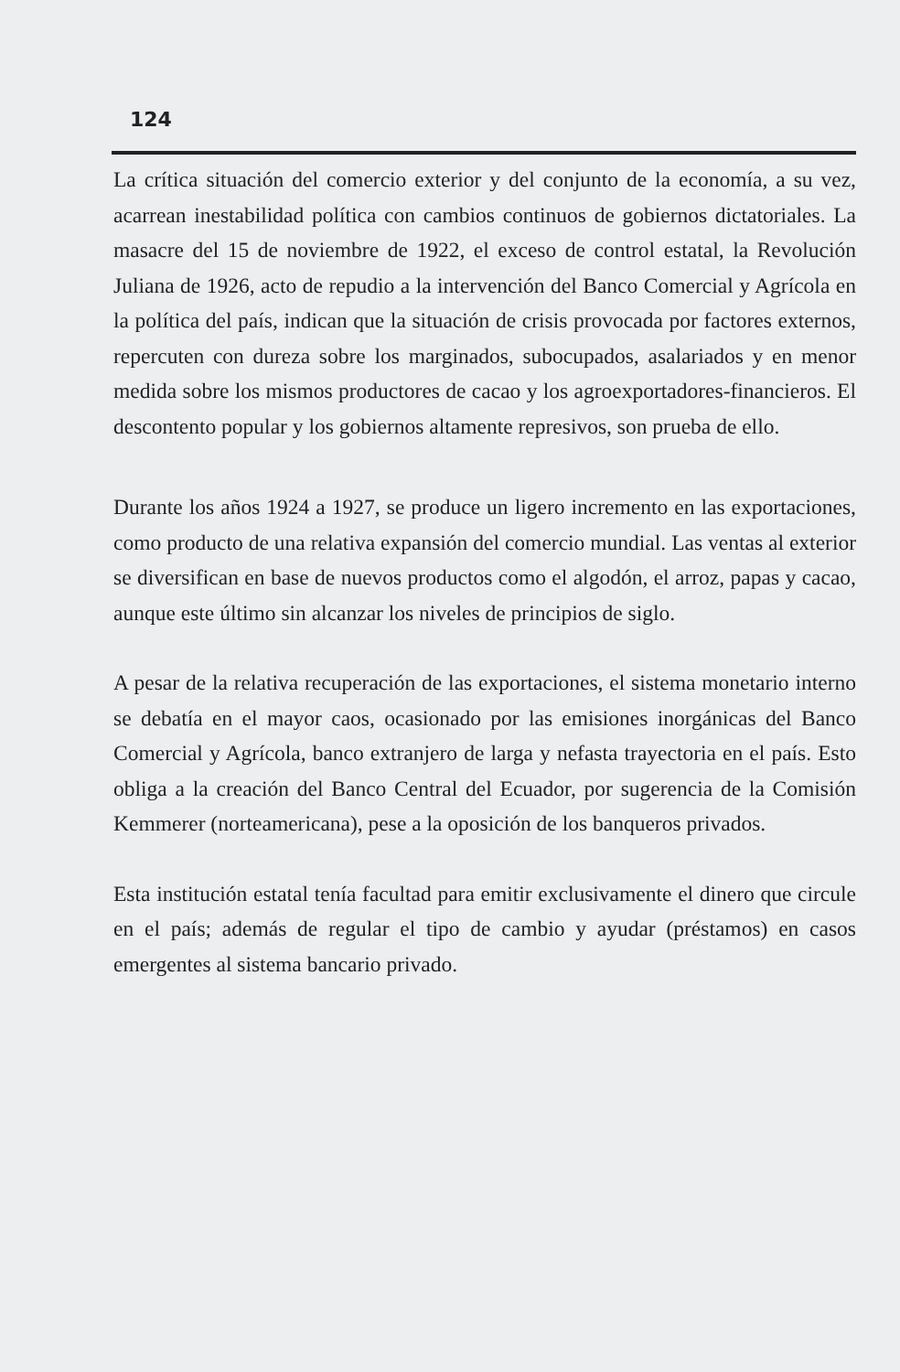124
La crítica situación del comercio exterior y del conjunto de la economía, a su vez, acarrean inestabilidad política con cambios continuos de gobiernos dictatoriales. La masacre del 15 de noviembre de 1922, el exceso de control estatal, la Revolución Juliana de 1926, acto de repudio a la intervención del Banco Comercial y Agrícola en la política del país, indican que la situación de crisis provocada por factores externos, repercuten con dureza sobre los marginados, subocupados, asalariados y en menor medida sobre los mismos productores de cacao y los agroexportadores-financieros. El descontento popular y los gobiernos altamente represivos, son prueba de ello.
Durante los años 1924 a 1927, se produce un ligero incremento en las exportaciones, como producto de una relativa expansión del comercio mundial. Las ventas al exterior se diversifican en base de nuevos productos como el algodón, el arroz, papas y cacao, aunque este último sin alcanzar los niveles de principios de siglo.
A pesar de la relativa recuperación de las exportaciones, el sistema monetario interno se debatía en el mayor caos, ocasionado por las emisiones inorgánicas del Banco Comercial y Agrícola, banco extranjero de larga y nefasta trayectoria en el país. Esto obliga a la creación del Banco Central del Ecuador, por sugerencia de la Comisión Kemmerer (norteamericana), pese a la oposición de los banqueros privados.
Esta institución estatal tenía facultad para emitir exclusivamente el dinero que circule en el país; además de regular el tipo de cambio y ayudar (préstamos) en casos emergentes al sistema bancario privado.